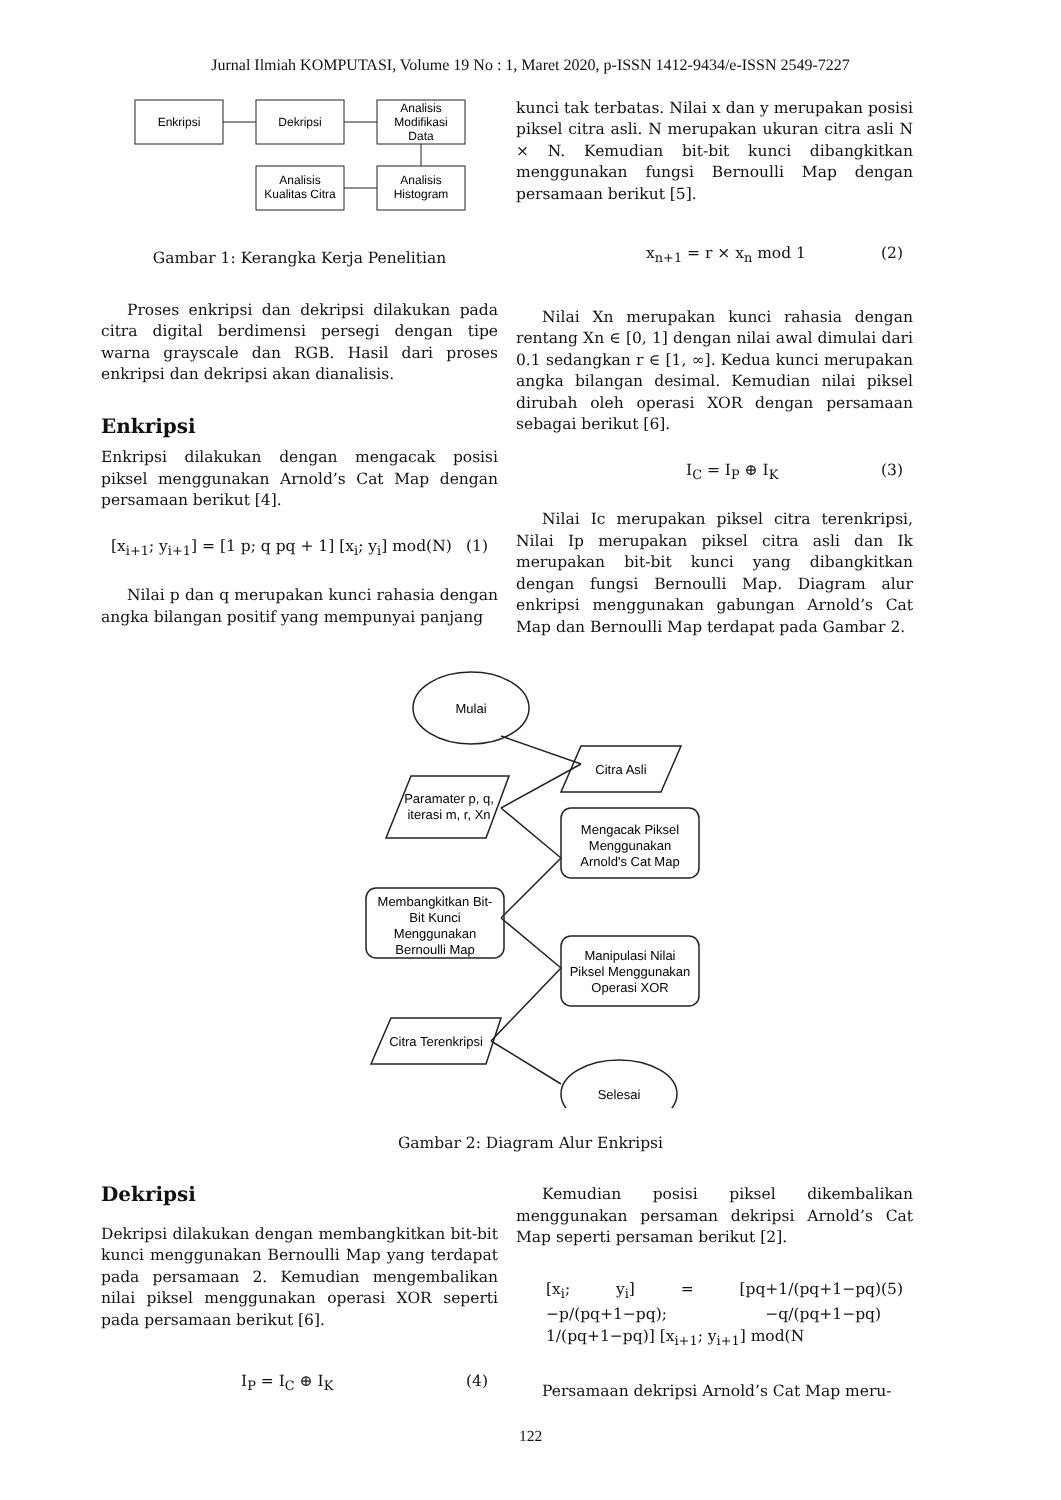Jurnal Ilmiah KOMPUTASI, Volume 19 No : 1, Maret 2020, p-ISSN 1412-9434/e-ISSN 2549-7227
Enkripsi
Dekripsi
Analisis
Modifikasi
Data
Analisis
Kualitas Citra
Analisis
Histogram
Gambar 1: Kerangka Kerja Penelitian
Proses enkripsi dan dekripsi dilakukan pada citra digital berdimensi persegi dengan tipe warna grayscale dan RGB. Hasil dari proses enkripsi dan dekripsi akan dianalisis.
Enkripsi
Enkripsi dilakukan dengan mengacak posisi piksel menggunakan Arnold’s Cat Map dengan persamaan berikut [4].
[x<sub>i+1</sub>; y<sub>i+1</sub>] = [1 p; q pq + 1] [x<sub>i</sub>; y<sub>i</sub>] mod(N) (1)
Nilai p dan q merupakan kunci rahasia dengan angka bilangan positif yang mempunyai panjang
kunci tak terbatas. Nilai x dan y merupakan posisi piksel citra asli. N merupakan ukuran citra asli N × N. Kemudian bit-bit kunci dibangkitkan menggunakan fungsi Bernoulli Map dengan persamaan berikut [5].
x<sub>n+1</sub> = r × x<sub>n</sub> mod 1 (2)
Nilai Xn merupakan kunci rahasia dengan rentang Xn ∈ [0, 1] dengan nilai awal dimulai dari 0.1 sedangkan r ∈ [1, ∞]. Kedua kunci merupakan angka bilangan desimal. Kemudian nilai piksel dirubah oleh operasi XOR dengan persamaan sebagai berikut [6].
I<sub>C</sub> = I<sub>P</sub> ⊕ I<sub>K</sub> (3)
Nilai Ic merupakan piksel citra terenkripsi, Nilai Ip merupakan piksel citra asli dan Ik merupakan bit-bit kunci yang dibangkitkan dengan fungsi Bernoulli Map. Diagram alur enkripsi menggunakan gabungan Arnold’s Cat Map dan Bernoulli Map terdapat pada Gambar 2.
Mulai
Citra Asli
Paramater p, q,
iterasi m, r, Xn
Mengacak Piksel
Menggunakan
Arnold's Cat Map
Membangkitkan Bit-
Bit Kunci
Menggunakan
Bernoulli Map
Manipulasi Nilai
Piksel Menggunakan
Operasi XOR
Citra Terenkripsi
Selesai
Gambar 2: Diagram Alur Enkripsi
Dekripsi
Dekripsi dilakukan dengan membangkitkan bit-bit kunci menggunakan Bernoulli Map yang terdapat pada persamaan 2. Kemudian mengembalikan nilai piksel menggunakan operasi XOR seperti pada persamaan berikut [6].
I<sub>P</sub> = I<sub>C</sub> ⊕ I<sub>K</sub> (4)
Kemudian posisi piksel dikembalikan menggunakan persaman dekripsi Arnold’s Cat Map seperti persaman berikut [2].
[x<sub>i</sub>; y<sub>i</sub>] = [pq+1/(pq+1−pq) −p/(pq+1−pq); −q/(pq+1−pq) 1/(pq+1−pq)] [x<sub>i+1</sub>; y<sub>i+1</sub>] mod(N (5)
Persamaan dekripsi Arnold’s Cat Map meru-
122